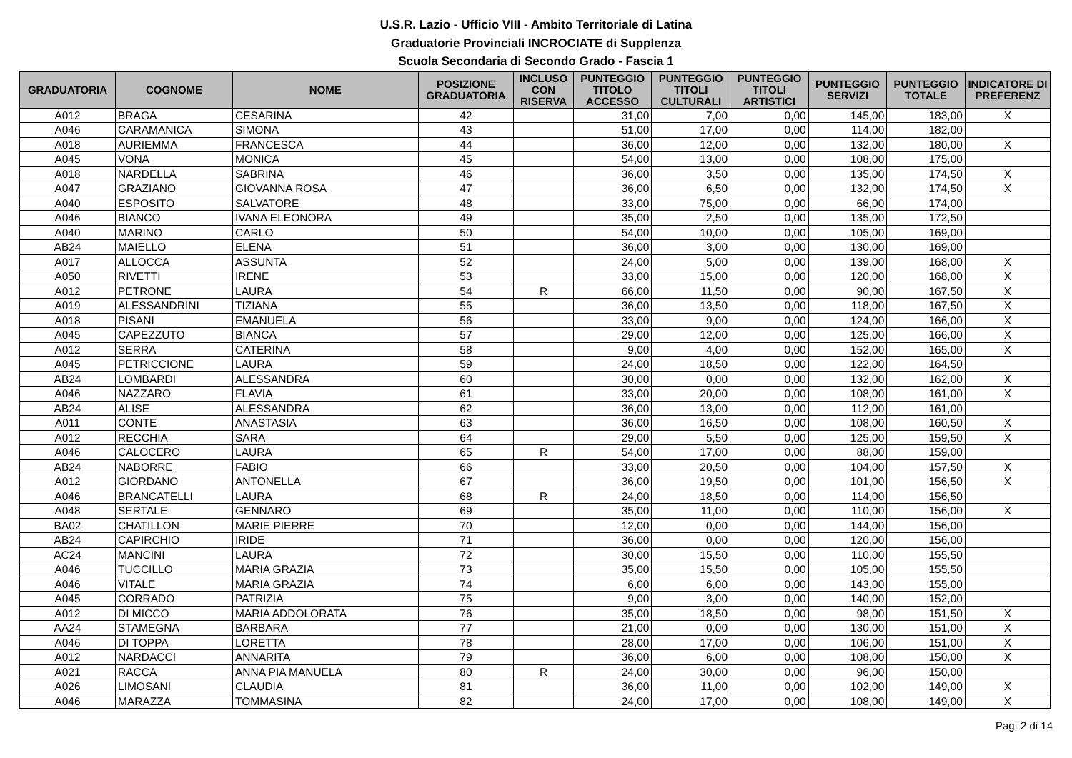U.S.R. Lazio - Ufficio VIII - Ambito Territoriale di Latina
Graduatorie Provinciali INCROCIATE di Supplenza
Scuola Secondaria di Secondo Grado - Fascia 1
| GRADUATORIA | COGNOME | NOME | POSIZIONE GRADUATORIA | INCLUSO CON RISERVA | PUNTEGGIO TITOLO ACCESSO | PUNTEGGIO TITOLI CULTURALI | PUNTEGGIO TITOLI ARTISTICI | PUNTEGGIO SERVIZI | PUNTEGGIO TOTALE | INDICATORE DI PREFERENZ |
| --- | --- | --- | --- | --- | --- | --- | --- | --- | --- | --- |
| A012 | BRAGA | CESARINA | 42 | | 31,00 | 7,00 | 0,00 | 145,00 | 183,00 | X |
| A046 | CARAMANICA | SIMONA | 43 | | 51,00 | 17,00 | 0,00 | 114,00 | 182,00 | |
| A018 | AURIEMMA | FRANCESCA | 44 | | 36,00 | 12,00 | 0,00 | 132,00 | 180,00 | X |
| A045 | VONA | MONICA | 45 | | 54,00 | 13,00 | 0,00 | 108,00 | 175,00 | |
| A018 | NARDELLA | SABRINA | 46 | | 36,00 | 3,50 | 0,00 | 135,00 | 174,50 | X |
| A047 | GRAZIANO | GIOVANNA ROSA | 47 | | 36,00 | 6,50 | 0,00 | 132,00 | 174,50 | X |
| A040 | ESPOSITO | SALVATORE | 48 | | 33,00 | 75,00 | 0,00 | 66,00 | 174,00 | |
| A046 | BIANCO | IVANA ELEONORA | 49 | | 35,00 | 2,50 | 0,00 | 135,00 | 172,50 | |
| A040 | MARINO | CARLO | 50 | | 54,00 | 10,00 | 0,00 | 105,00 | 169,00 | |
| AB24 | MAIELLO | ELENA | 51 | | 36,00 | 3,00 | 0,00 | 130,00 | 169,00 | |
| A017 | ALLOCCA | ASSUNTA | 52 | | 24,00 | 5,00 | 0,00 | 139,00 | 168,00 | X |
| A050 | RIVETTI | IRENE | 53 | | 33,00 | 15,00 | 0,00 | 120,00 | 168,00 | X |
| A012 | PETRONE | LAURA | 54 | R | 66,00 | 11,50 | 0,00 | 90,00 | 167,50 | X |
| A019 | ALESSANDRINI | TIZIANA | 55 | | 36,00 | 13,50 | 0,00 | 118,00 | 167,50 | X |
| A018 | PISANI | EMANUELA | 56 | | 33,00 | 9,00 | 0,00 | 124,00 | 166,00 | X |
| A045 | CAPEZZUTO | BIANCA | 57 | | 29,00 | 12,00 | 0,00 | 125,00 | 166,00 | X |
| A012 | SERRA | CATERINA | 58 | | 9,00 | 4,00 | 0,00 | 152,00 | 165,00 | X |
| A045 | PETRICCIONE | LAURA | 59 | | 24,00 | 18,50 | 0,00 | 122,00 | 164,50 | |
| AB24 | LOMBARDI | ALESSANDRA | 60 | | 30,00 | 0,00 | 0,00 | 132,00 | 162,00 | X |
| A046 | NAZZARO | FLAVIA | 61 | | 33,00 | 20,00 | 0,00 | 108,00 | 161,00 | X |
| AB24 | ALISE | ALESSANDRA | 62 | | 36,00 | 13,00 | 0,00 | 112,00 | 161,00 | |
| A011 | CONTE | ANASTASIA | 63 | | 36,00 | 16,50 | 0,00 | 108,00 | 160,50 | X |
| A012 | RECCHIA | SARA | 64 | | 29,00 | 5,50 | 0,00 | 125,00 | 159,50 | X |
| A046 | CALOCERO | LAURA | 65 | R | 54,00 | 17,00 | 0,00 | 88,00 | 159,00 | |
| AB24 | NABORRE | FABIO | 66 | | 33,00 | 20,50 | 0,00 | 104,00 | 157,50 | X |
| A012 | GIORDANO | ANTONELLA | 67 | | 36,00 | 19,50 | 0,00 | 101,00 | 156,50 | X |
| A046 | BRANCATELLI | LAURA | 68 | R | 24,00 | 18,50 | 0,00 | 114,00 | 156,50 | |
| A048 | SERTALE | GENNARO | 69 | | 35,00 | 11,00 | 0,00 | 110,00 | 156,00 | X |
| BA02 | CHATILLON | MARIE PIERRE | 70 | | 12,00 | 0,00 | 0,00 | 144,00 | 156,00 | |
| AB24 | CAPIRCHIO | IRIDE | 71 | | 36,00 | 0,00 | 0,00 | 120,00 | 156,00 | |
| AC24 | MANCINI | LAURA | 72 | | 30,00 | 15,50 | 0,00 | 110,00 | 155,50 | |
| A046 | TUCCILLO | MARIA GRAZIA | 73 | | 35,00 | 15,50 | 0,00 | 105,00 | 155,50 | |
| A046 | VITALE | MARIA GRAZIA | 74 | | 6,00 | 6,00 | 0,00 | 143,00 | 155,00 | |
| A045 | CORRADO | PATRIZIA | 75 | | 9,00 | 3,00 | 0,00 | 140,00 | 152,00 | |
| A012 | DI MICCO | MARIA ADDOLORATA | 76 | | 35,00 | 18,50 | 0,00 | 98,00 | 151,50 | X |
| AA24 | STAMEGNA | BARBARA | 77 | | 21,00 | 0,00 | 0,00 | 130,00 | 151,00 | X |
| A046 | DI TOPPA | LORETTA | 78 | | 28,00 | 17,00 | 0,00 | 106,00 | 151,00 | X |
| A012 | NARDACCI | ANNARITA | 79 | | 36,00 | 6,00 | 0,00 | 108,00 | 150,00 | X |
| A021 | RACCA | ANNA PIA MANUELA | 80 | R | 24,00 | 30,00 | 0,00 | 96,00 | 150,00 | |
| A026 | LIMOSANI | CLAUDIA | 81 | | 36,00 | 11,00 | 0,00 | 102,00 | 149,00 | X |
| A046 | MARAZZA | TOMMASINA | 82 | | 24,00 | 17,00 | 0,00 | 108,00 | 149,00 | X |
Pag. 2 di 14